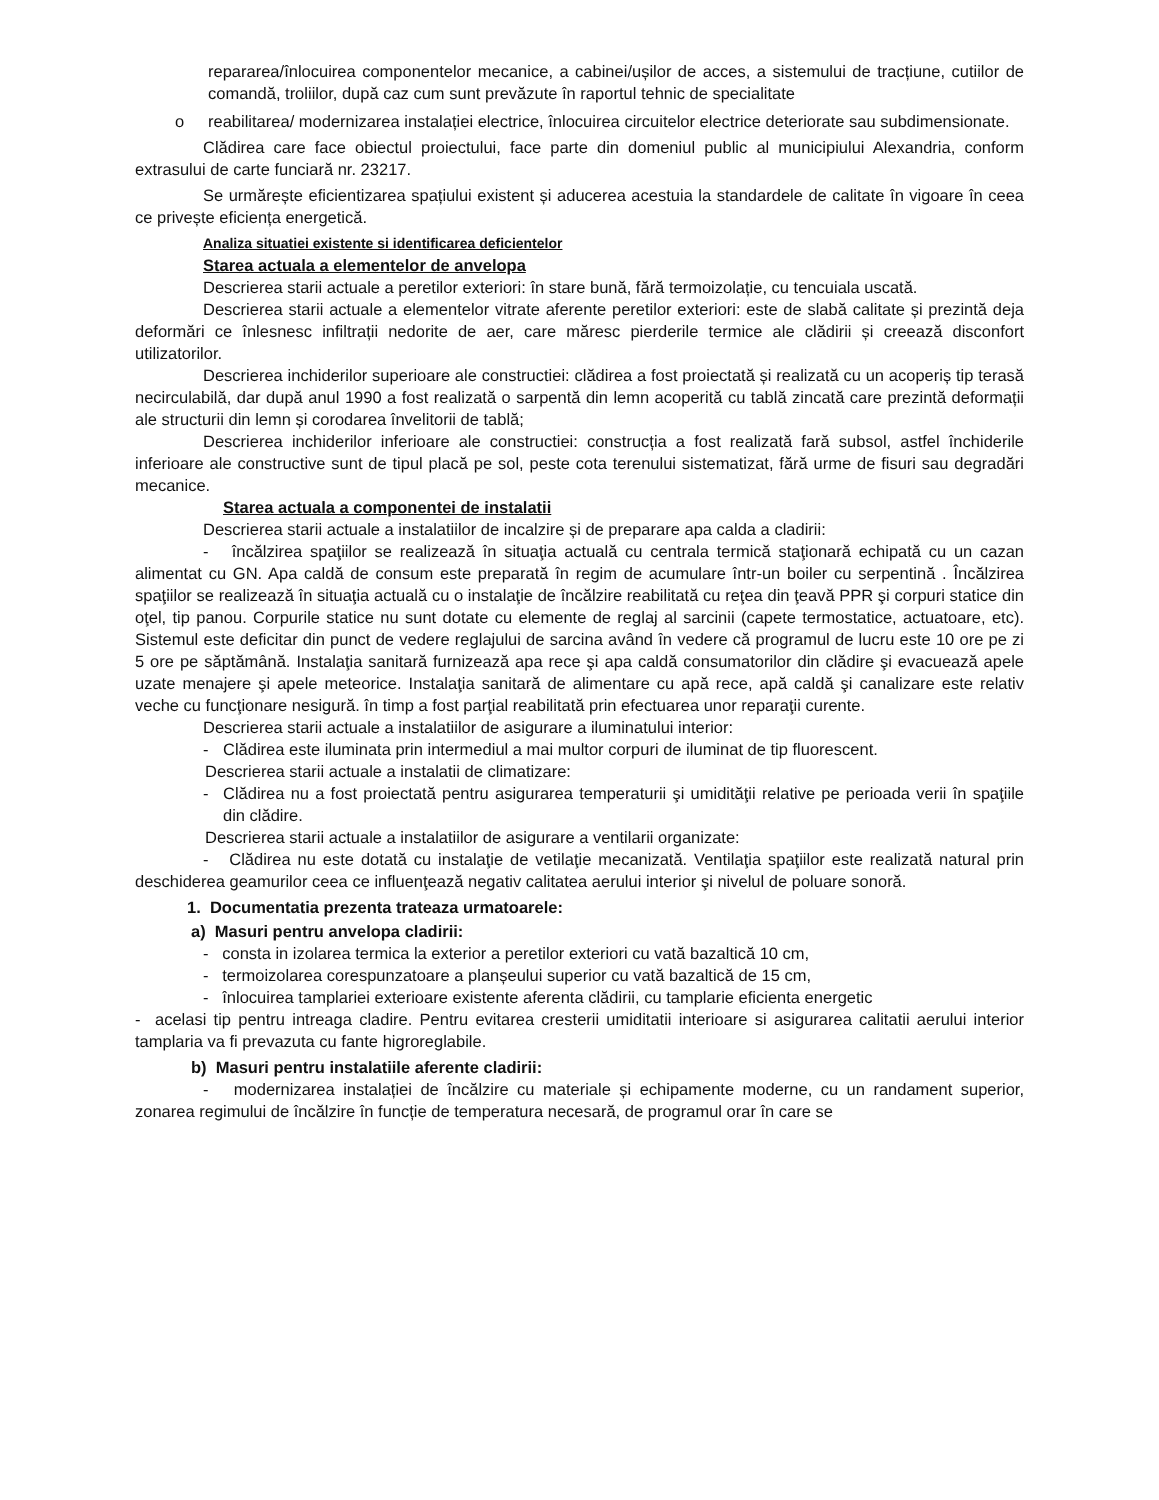repararea/înlocuirea componentelor mecanice, a cabinei/ușilor de acces, a sistemului de tracțiune, cutiilor de comandă, troliilor, după caz cum sunt prevăzute în raportul tehnic de specialitate
o reabilitarea/ modernizarea instalației electrice, înlocuirea circuitelor electrice deteriorate sau subdimensionate.
Clădirea care face obiectul proiectului, face parte din domeniul public al municipiului Alexandria, conform extrasului de carte funciară nr. 23217.
Se urmărește eficientizarea spațiului existent și aducerea acestuia la standardele de calitate în vigoare în ceea ce privește eficiența energetică.
Analiza situatiei existente si identificarea deficientelor
Starea actuala a elementelor de anvelopa
Descrierea starii actuale a peretilor exteriori: în stare bună, fără termoizolație, cu tencuiala uscată.
Descrierea starii actuale a elementelor vitrate aferente peretilor exteriori: este de slabă calitate și prezintă deja deformări ce înlesnesc infiltrații nedorite de aer, care măresc pierderile termice ale clădirii și creează disconfort utilizatorilor.
Descrierea inchiderilor superioare ale constructiei: clădirea a fost proiectată și realizată cu un acoperiș tip terasă necirculabilă, dar după anul 1990 a fost realizată o sarpentă din lemn acoperită cu tablă zincată care prezintă deformații ale structurii din lemn și corodarea învelitorii de tablă;
Descrierea inchiderilor inferioare ale constructiei: construcția a fost realizată fară subsol, astfel închiderile inferioare ale constructive sunt de tipul placă pe sol, peste cota terenului sistematizat, fără urme de fisuri sau degradări mecanice.
Starea actuala a componentei de instalatii
Descrierea starii actuale a instalatiilor de incalzire și de preparare apa calda a cladirii:
- încălzirea spaţiilor se realizează în situaţia actuală cu centrala termică staţionară echipată cu un cazan alimentat cu GN. Apa caldă de consum este preparată în regim de acumulare într-un boiler cu serpentină . Încălzirea spaţiilor se realizează în situaţia actuală cu o instalaţie de încălzire reabilitată cu reţea din ţeavă PPR şi corpuri statice din oţel, tip panou. Corpurile statice nu sunt dotate cu elemente de reglaj al sarcinii (capete termostatice, actuatoare, etc). Sistemul este deficitar din punct de vedere reglajului de sarcina având în vedere că programul de lucru este 10 ore pe zi 5 ore pe săptămână. Instalaţia sanitară furnizează apa rece şi apa caldă consumatorilor din clădire şi evacuează apele uzate menajere şi apele meteorice. Instalaţia sanitară de alimentare cu apă rece, apă caldă şi canalizare este relativ veche cu funcţionare nesigură. în timp a fost parţial reabilitată prin efectuarea unor reparaţii curente.
Descrierea starii actuale a instalatiilor de asigurare a iluminatului interior:
- Clădirea este iluminata prin intermediul a mai multor corpuri de iluminat de tip fluorescent.
Descrierea starii actuale a instalatii de climatizare:
- Clădirea nu a fost proiectată pentru asigurarea temperaturii şi umidităţii relative pe perioada verii în spaţiile din clădire.
Descrierea starii actuale a instalatiilor de asigurare a ventilarii organizate:
- Clădirea nu este dotată cu instalaţie de vetilaţie mecanizată. Ventilaţia spaţiilor este realizată natural prin deschiderea geamurilor ceea ce influenţează negativ calitatea aerului interior şi nivelul de poluare sonoră.
1. Documentatia prezenta trateaza urmatoarele:
a) Masuri pentru anvelopa cladirii:
- consta in izolarea termica la exterior a peretilor exteriori cu vată bazaltică 10 cm,
- termoizolarea corespunzatoare a planșeului superior cu vată bazaltică de 15 cm,
- înlocuirea tamplariei exterioare existente aferenta clădirii, cu tamplarie eficienta energetic
- acelasi tip pentru intreaga cladire. Pentru evitarea cresterii umiditatii interioare si asigurarea calitatii aerului interior tamplaria va fi prevazuta cu fante higroreglabile.
b) Masuri pentru instalatiile aferente cladirii:
- modernizarea instalației de încălzire cu materiale și echipamente moderne, cu un randament superior, zonarea regimului de încălzire în funcție de temperatura necesară, de programul orar în care se